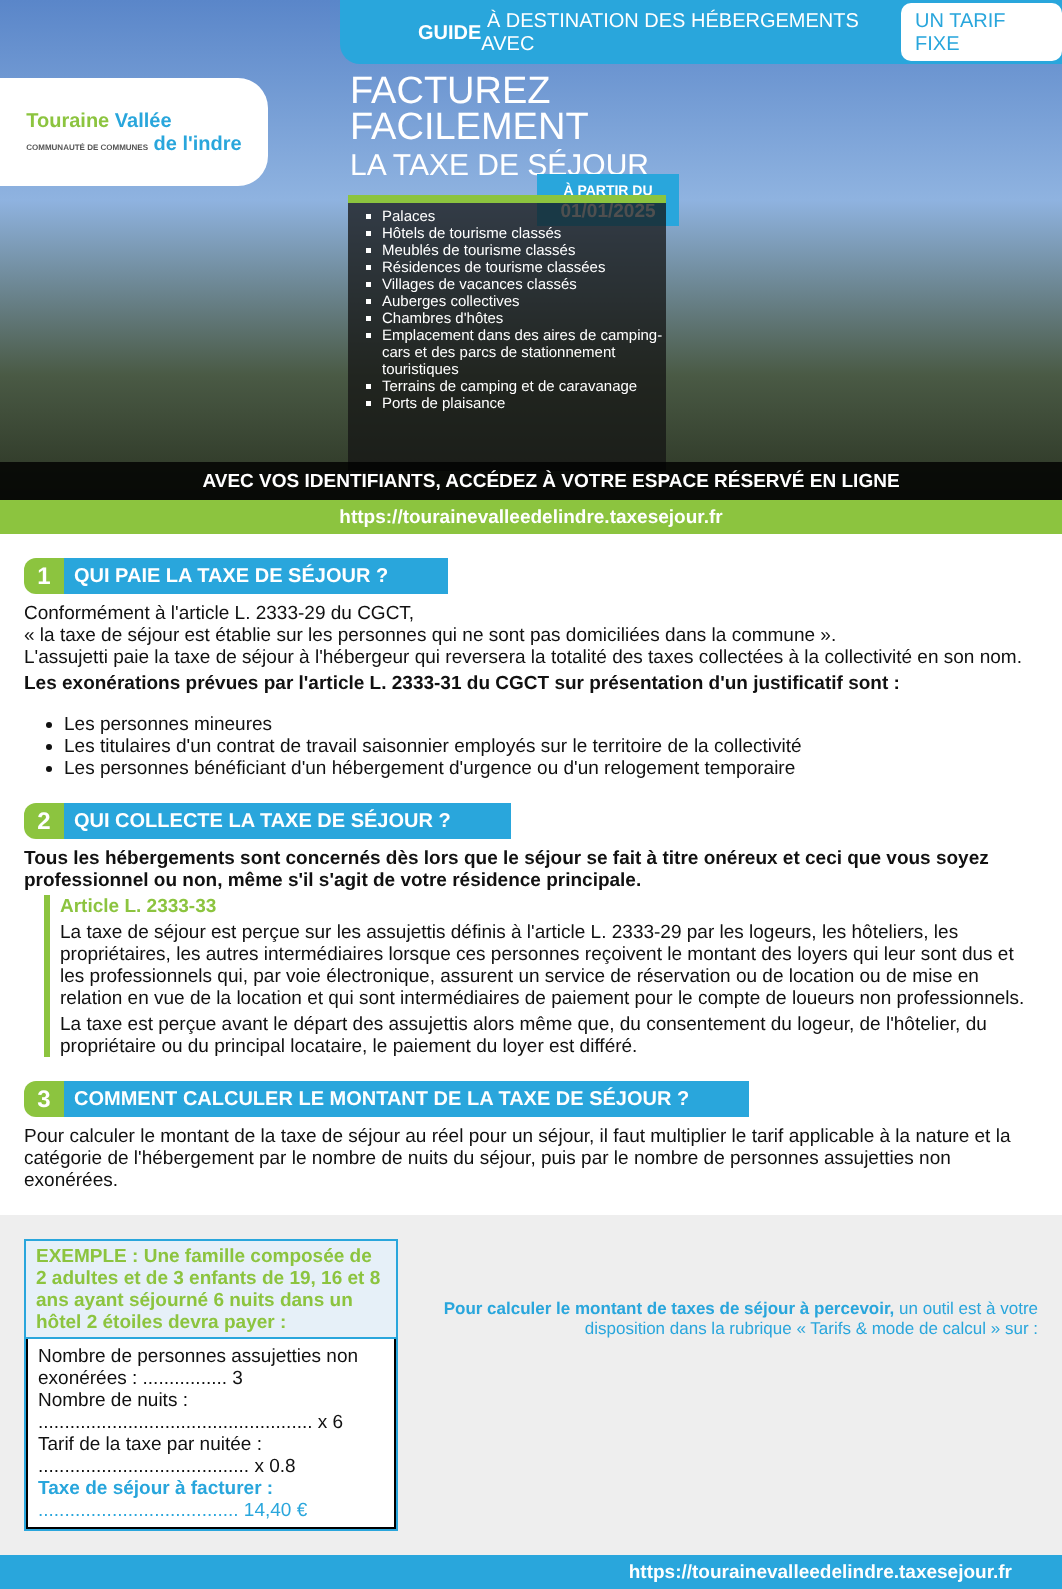GUIDE À DESTINATION DES HÉBERGEMENTS AVEC UN TARIF FIXE
Touraine Vallée
COMMUNAUTÉ DE COMMUNES de l'indre
FACTUREZ
FACILEMENT
LA TAXE DE SÉJOUR
À PARTIR DU
01/01/2025
Palaces
Hôtels de tourisme classés
Meublés de tourisme classés
Résidences de tourisme classées
Villages de vacances classés
Auberges collectives
Chambres d'hôtes
Emplacement dans des aires de camping-cars et des parcs de stationnement touristiques
Terrains de camping et de caravanage
Ports de plaisance
AVEC VOS IDENTIFIANTS, ACCÉDEZ À VOTRE ESPACE RÉSERVÉ EN LIGNE
https://tourainevalleedelindre.taxesejour.fr
1 QUI PAIE LA TAXE DE SÉJOUR ?
Conformément à l'article L. 2333-29 du CGCT,
« la taxe de séjour est établie sur les personnes qui ne sont pas domiciliées dans la commune ».
L'assujetti paie la taxe de séjour à l'hébergeur qui reversera la totalité des taxes collectées à la collectivité en son nom.
Les exonérations prévues par l'article L. 2333-31 du CGCT sur présentation d'un justificatif sont :
Les personnes mineures
Les titulaires d'un contrat de travail saisonnier employés sur le territoire de la collectivité
Les personnes bénéficiant d'un hébergement d'urgence ou d'un relogement temporaire
2 QUI COLLECTE LA TAXE DE SÉJOUR ?
Tous les hébergements sont concernés dès lors que le séjour se fait à titre onéreux et ceci que vous soyez professionnel ou non, même s'il s'agit de votre résidence principale.
Article L. 2333-33
La taxe de séjour est perçue sur les assujettis définis à l'article L. 2333-29 par les logeurs, les hôteliers, les propriétaires, les autres intermédiaires lorsque ces personnes reçoivent le montant des loyers qui leur sont dus et les professionnels qui, par voie électronique, assurent un service de réservation ou de location ou de mise en relation en vue de la location et qui sont intermédiaires de paiement pour le compte de loueurs non professionnels.
La taxe est perçue avant le départ des assujettis alors même que, du consentement du logeur, de l'hôtelier, du propriétaire ou du principal locataire, le paiement du loyer est différé.
3 COMMENT CALCULER LE MONTANT DE LA TAXE DE SÉJOUR ?
Pour calculer le montant de la taxe de séjour au réel pour un séjour, il faut multiplier le tarif applicable à la nature et la catégorie de l'hébergement par le nombre de nuits du séjour, puis par le nombre de personnes assujetties non exonérées.
EXEMPLE : Une famille composée de 2 adultes et de 3 enfants de 19, 16 et 8 ans ayant séjourné 6 nuits dans un hôtel 2 étoiles devra payer :
Nombre de personnes assujetties non exonérées : ................ 3
Nombre de nuits : .................................................... x 6
Tarif de la taxe par nuitée : ........................................ x 0.8
Taxe de séjour à facturer : ...................................... 14,40 €
Pour calculer le montant de taxes de séjour à percevoir, un outil est à votre disposition dans la rubrique « Tarifs & mode de calcul » sur :
https://tourainevalleedelindre.taxesejour.fr